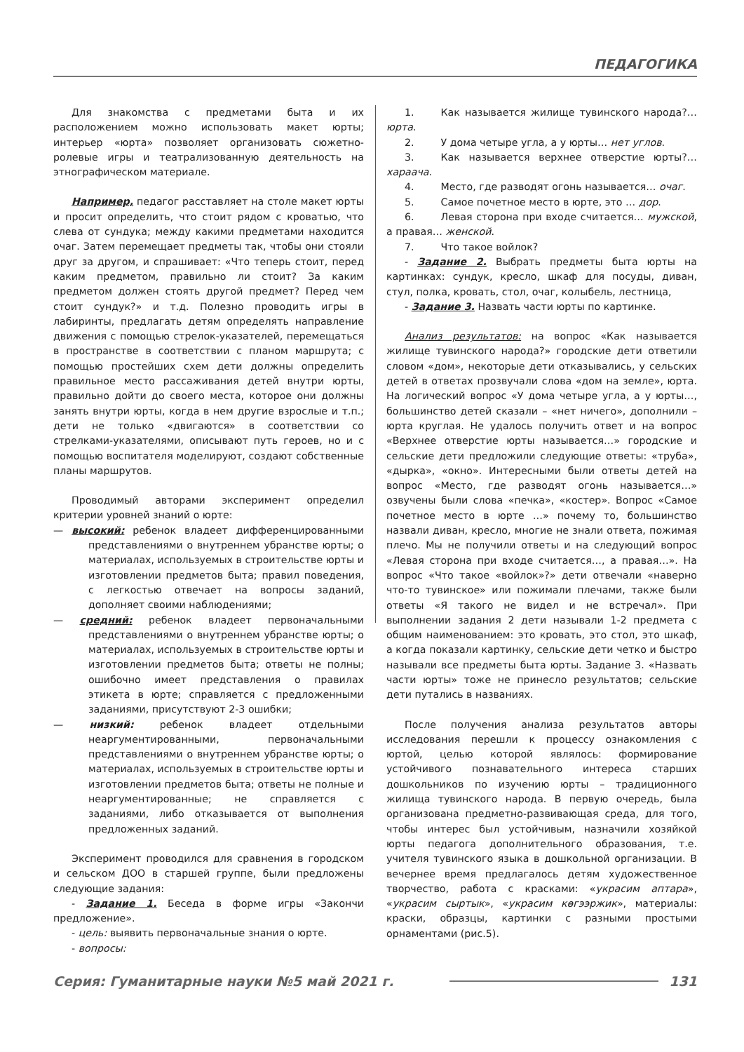ПЕДАГОГИКА
Для знакомства с предметами быта и их расположением можно использовать макет юрты; интерьер «юрта» позволяет организовать сюжетно-ролевые игры и театрализованную деятельность на этнографическом материале.
Например, педагог расставляет на столе макет юрты и просит определить, что стоит рядом с кроватью, что слева от сундука; между какими предметами находится очаг. Затем перемещает предметы так, чтобы они стояли друг за другом, и спрашивает: «Что теперь стоит, перед каким предметом, правильно ли стоит? За каким предметом должен стоять другой предмет? Перед чем стоит сундук?» и т.д. Полезно проводить игры в лабиринты, предлагать детям определять направление движения с помощью стрелок-указателей, перемещаться в пространстве в соответствии с планом маршрута; с помощью простейших схем дети должны определить правильное место рассаживания детей внутри юрты, правильно дойти до своего места, которое они должны занять внутри юрты, когда в нем другие взрослые и т.п.; дети не только «двигаются» в соответствии со стрелками-указателями, описывают путь героев, но и с помощью воспитателя моделируют, создают собственные планы маршрутов.
Проводимый авторами эксперимент определил критерии уровней знаний о юрте:
— высокий: ребенок владеет дифференцированными представлениями о внутреннем убранстве юрты; о материалах, используемых в строительстве юрты и изготовлении предметов быта; правил поведения, с легкостью отвечает на вопросы заданий, дополняет своими наблюдениями;
— средний: ребенок владеет первоначальными представлениями о внутреннем убранстве юрты; о материалах, используемых в строительстве юрты и изготовлении предметов быта; ответы не полны; ошибочно имеет представления о правилах этикета в юрте; справляется с предложенными заданиями, присутствуют 2-3 ошибки;
— низкий: ребенок владеет отдельными неаргументированными, первоначальными представлениями о внутреннем убранстве юрты; о материалах, используемых в строительстве юрты и изготовлении предметов быта; ответы не полные и неаргументированные; не справляется с заданиями, либо отказывается от выполнения предложенных заданий.
Эксперимент проводился для сравнения в городском и сельском ДОО в старшей группе, были предложены следующие задания:
- Задание 1. Беседа в форме игры «Закончи предложение».
- цель: выявить первоначальные знания о юрте.
- вопросы:
1. Как называется жилище тувинского народа?… юрта.
2. У дома четыре угла, а у юрты… нет углов.
3. Как называется верхнее отверстие юрты?… хараача.
4. Место, где разводят огонь называется… очаг.
5. Самое почетное место в юрте, это … дор.
6. Левая сторона при входе считается… мужской, а правая… женской.
7. Что такое войлок?
- Задание 2. Выбрать предметы быта юрты на картинках: сундук, кресло, шкаф для посуды, диван, стул, полка, кровать, стол, очаг, колыбель, лестница,
- Задание 3. Назвать части юрты по картинке.
Анализ результатов: на вопрос «Как называется жилище тувинского народа?» городские дети ответили словом «дом», некоторые дети отказывались, у сельских детей в ответах прозвучали слова «дом на земле», юрта. На логический вопрос «У дома четыре угла, а у юрты…, большинство детей сказали – «нет ничего», дополнили – юрта круглая. Не удалось получить ответ и на вопрос «Верхнее отверстие юрты называется…» городские и сельские дети предложили следующие ответы: «труба», «дырка», «окно». Интересными были ответы детей на вопрос «Место, где разводят огонь называется…» озвучены были слова «печка», «костер». Вопрос «Самое почетное место в юрте …» почему то, большинство назвали диван, кресло, многие не знали ответа, пожимая плечо. Мы не получили ответы и на следующий вопрос «Левая сторона при входе считается…, а правая…». На вопрос «Что такое «войлок»?» дети отвечали «наверно что-то тувинское» или пожимали плечами, также были ответы «Я такого не видел и не встречал». При выполнении задания 2 дети называли 1-2 предмета с общим наименованием: это кровать, это стол, это шкаф, а когда показали картинку, сельские дети четко и быстро называли все предметы быта юрты. Задание 3. «Назвать части юрты» тоже не принесло результатов; сельские дети путались в названиях.
После получения анализа результатов авторы исследования перешли к процессу ознакомления с юртой, целью которой являлось: формирование устойчивого познавательного интереса старших дошкольников по изучению юрты – традиционного жилища тувинского народа. В первую очередь, была организована предметно-развивающая среда, для того, чтобы интерес был устойчивым, назначили хозяйкой юрты педагога дополнительного образования, т.е. учителя тувинского языка в дошкольной организации. В вечернее время предлагалось детям художественное творчество, работа с красками: «украсим аптара», «украсим сыртык», «украсим көгээржик», материалы: краски, образцы, картинки с разными простыми орнаментами (рис.5).
Серия: Гуманитарные науки №5 май 2021 г. 131